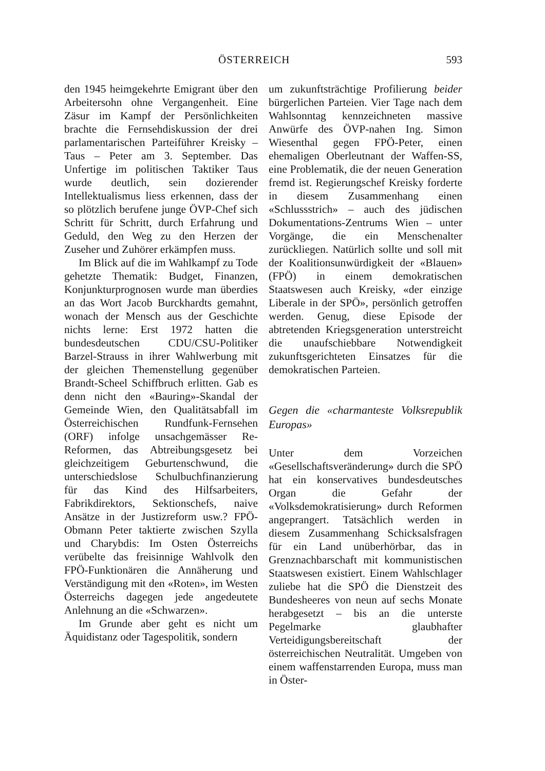ÖSTERREICH 593
den 1945 heimgekehrte Emigrant über den Arbeitersohn ohne Vergangenheit. Eine Zäsur im Kampf der Persönlichkeiten brachte die Fernsehdiskussion der drei parlamentarischen Parteiführer Kreisky – Taus – Peter am 3. September. Das Unfertige im politischen Taktiker Taus wurde deutlich, sein dozierender Intellektualismus liess erkennen, dass der so plötzlich berufene junge ÖVP-Chef sich Schritt für Schritt, durch Erfahrung und Geduld, den Weg zu den Herzen der Zuseher und Zuhörer erkämpfen muss.
Im Blick auf die im Wahlkampf zu Tode gehetzte Thematik: Budget, Finanzen, Konjunkturprognosen wurde man überdies an das Wort Jacob Burckhardts gemahnt, wonach der Mensch aus der Geschichte nichts lerne: Erst 1972 hatten die bundesdeutschen CDU/CSU-Politiker Barzel-Strauss in ihrer Wahlwerbung mit der gleichen Themenstellung gegenüber Brandt-Scheel Schiffbruch erlitten. Gab es denn nicht den «Bauring»-Skandal der Gemeinde Wien, den Qualitätsabfall im Österreichischen Rundfunk-Fernsehen (ORF) infolge unsachgemässer Re-Reformen, das Abtreibungsgesetz bei gleichzeitigem Geburtenschwund, die unterschiedslose Schulbuchfinanzierung für das Kind des Hilfsarbeiters, Fabrikdirektors, Sektionschefs, naive Ansätze in der Justizreform usw.? FPÖ-Obmann Peter taktierte zwischen Szylla und Charybdis: Im Osten Österreichs verübelte das freisinnige Wahlvolk den FPÖ-Funktionären die Annäherung und Verständigung mit den «Roten», im Westen Österreichs dagegen jede angedeutete Anlehnung an die «Schwarzen».
Im Grunde aber geht es nicht um Äquidistanz oder Tagespolitik, sondern
um zukunftsträchtige Profilierung beider bürgerlichen Parteien. Vier Tage nach dem Wahlsonntag kennzeichneten massive Anwürfe des ÖVP-nahen Ing. Simon Wiesenthal gegen FPÖ-Peter, einen ehemaligen Oberleutnant der Waffen-SS, eine Problematik, die der neuen Generation fremd ist. Regierungschef Kreisky forderte in diesem Zusammenhang einen «Schlussstrich» – auch des jüdischen Dokumentations-Zentrums Wien – unter Vorgänge, die ein Menschenalter zurückliegen. Natürlich sollte und soll mit der Koalitionsunwürdigkeit der «Blauen» (FPÖ) in einem demokratischen Staatswesen auch Kreisky, «der einzige Liberale in der SPÖ», persönlich getroffen werden. Genug, diese Episode der abtretenden Kriegsgeneration unterstreicht die unaufschiebbare Notwendigkeit zukunftsgerichteten Einsatzes für die demokratischen Parteien.
Gegen die «charmanteste Volksrepublik Europas»
Unter dem Vorzeichen «Gesellschaftsveränderung» durch die SPÖ hat ein konservatives bundesdeutsches Organ die Gefahr der «Volksdemokratisierung» durch Reformen angeprangert. Tatsächlich werden in diesem Zusammenhang Schicksalsfragen für ein Land unüberhörbar, das in Grenznachbarschaft mit kommunistischen Staatswesen existiert. Einem Wahlschlager zuliebe hat die SPÖ die Dienstzeit des Bundesheeres von neun auf sechs Monate herabgesetzt – bis an die unterste Pegelmarke glaubhafter Verteidigungsbereitschaft der österreichischen Neutralität. Umgeben von einem waffenstarrenden Europa, muss man in Öster-